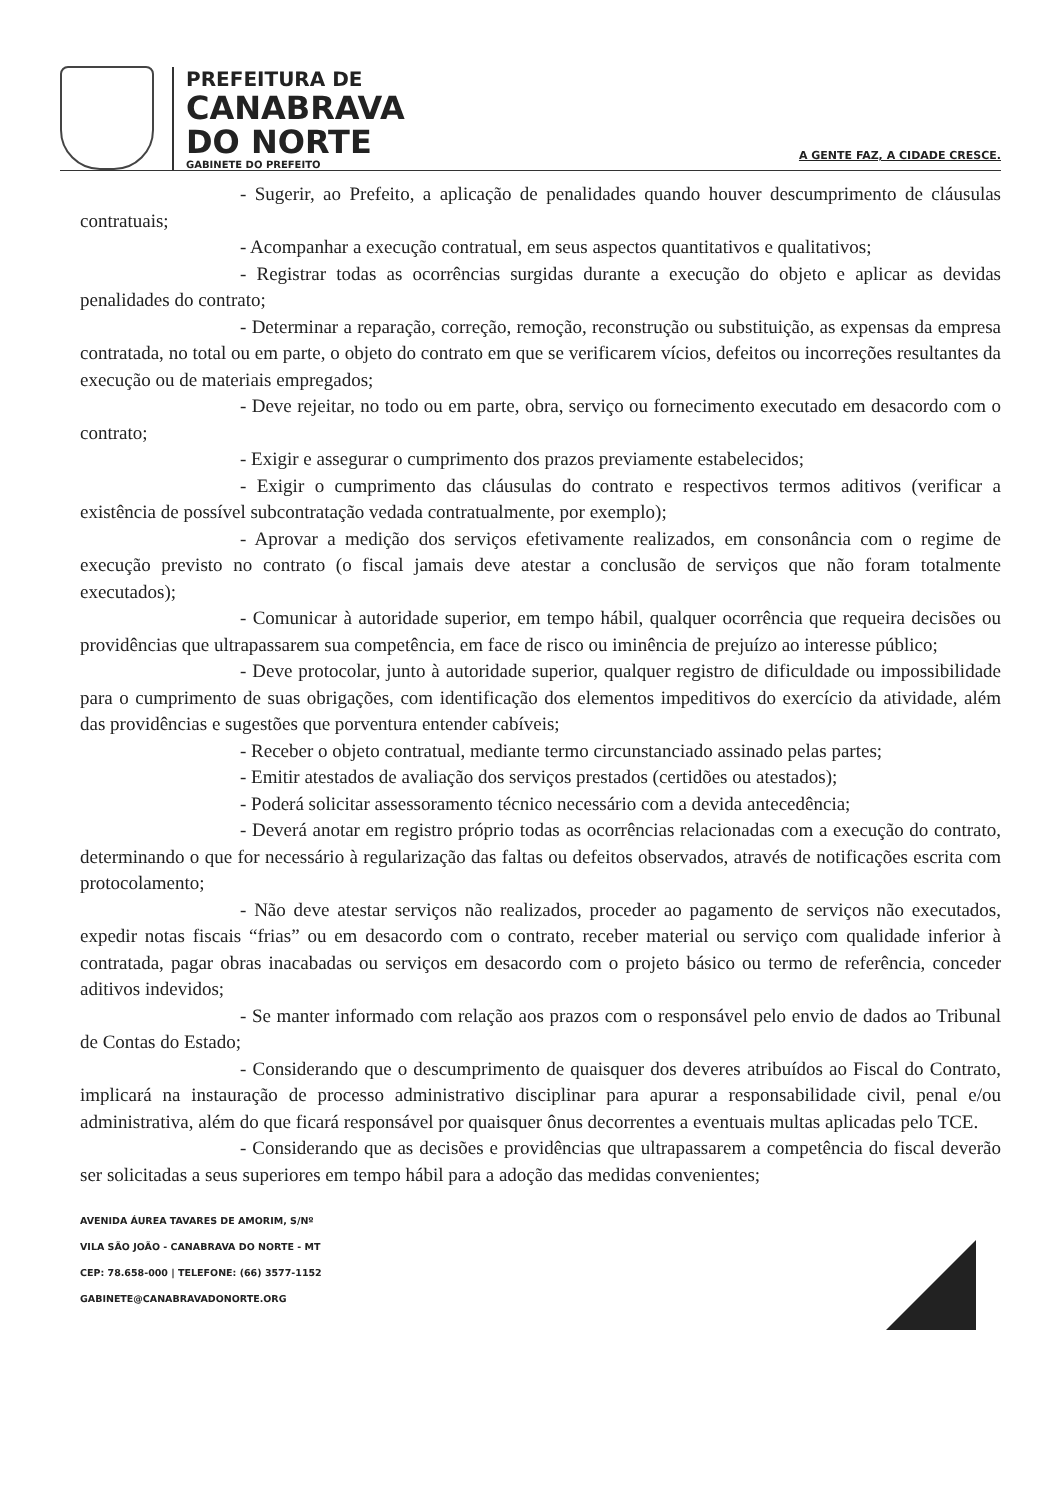PREFEITURA DE
CANABRAVA
DO NORTE
GABINETE DO PREFEITO
A GENTE FAZ, A CIDADE CRESCE.
- Sugerir, ao Prefeito, a aplicação de penalidades quando houver descumprimento de cláusulas contratuais;
- Acompanhar a execução contratual, em seus aspectos quantitativos e qualitativos;
- Registrar todas as ocorrências surgidas durante a execução do objeto e aplicar as devidas penalidades do contrato;
- Determinar a reparação, correção, remoção, reconstrução ou substituição, as expensas da empresa contratada, no total ou em parte, o objeto do contrato em que se verificarem vícios, defeitos ou incorreções resultantes da execução ou de materiais empregados;
- Deve rejeitar, no todo ou em parte, obra, serviço ou fornecimento executado em desacordo com o contrato;
- Exigir e assegurar o cumprimento dos prazos previamente estabelecidos;
- Exigir o cumprimento das cláusulas do contrato e respectivos termos aditivos (verificar a existência de possível subcontratação vedada contratualmente, por exemplo);
- Aprovar a medição dos serviços efetivamente realizados, em consonância com o regime de execução previsto no contrato (o fiscal jamais deve atestar a conclusão de serviços que não foram totalmente executados);
- Comunicar à autoridade superior, em tempo hábil, qualquer ocorrência que requeira decisões ou providências que ultrapassarem sua competência, em face de risco ou iminência de prejuízo ao interesse público;
- Deve protocolar, junto à autoridade superior, qualquer registro de dificuldade ou impossibilidade para o cumprimento de suas obrigações, com identificação dos elementos impeditivos do exercício da atividade, além das providências e sugestões que porventura entender cabíveis;
- Receber o objeto contratual, mediante termo circunstanciado assinado pelas partes;
- Emitir atestados de avaliação dos serviços prestados (certidões ou atestados);
- Poderá solicitar assessoramento técnico necessário com a devida antecedência;
- Deverá anotar em registro próprio todas as ocorrências relacionadas com a execução do contrato, determinando o que for necessário à regularização das faltas ou defeitos observados, através de notificações escrita com protocolamento;
- Não deve atestar serviços não realizados, proceder ao pagamento de serviços não executados, expedir notas fiscais “frias” ou em desacordo com o contrato, receber material ou serviço com qualidade inferior à contratada, pagar obras inacabadas ou serviços em desacordo com o projeto básico ou termo de referência, conceder aditivos indevidos;
- Se manter informado com relação aos prazos com o responsável pelo envio de dados ao Tribunal de Contas do Estado;
- Considerando que o descumprimento de quaisquer dos deveres atribuídos ao Fiscal do Contrato, implicará na instauração de processo administrativo disciplinar para apurar a responsabilidade civil, penal e/ou administrativa, além do que ficará responsável por quaisquer ônus decorrentes a eventuais multas aplicadas pelo TCE.
- Considerando que as decisões e providências que ultrapassarem a competência do fiscal deverão ser solicitadas a seus superiores em tempo hábil para a adoção das medidas convenientes;
AVENIDA ÁUREA TAVARES DE AMORIM, S/Nº
VILA SÃO JOÃO - CANABRAVA DO NORTE - MT
CEP: 78.658-000 | TELEFONE: (66) 3577-1152
GABINETE@CANABRAVADONORTE.ORG